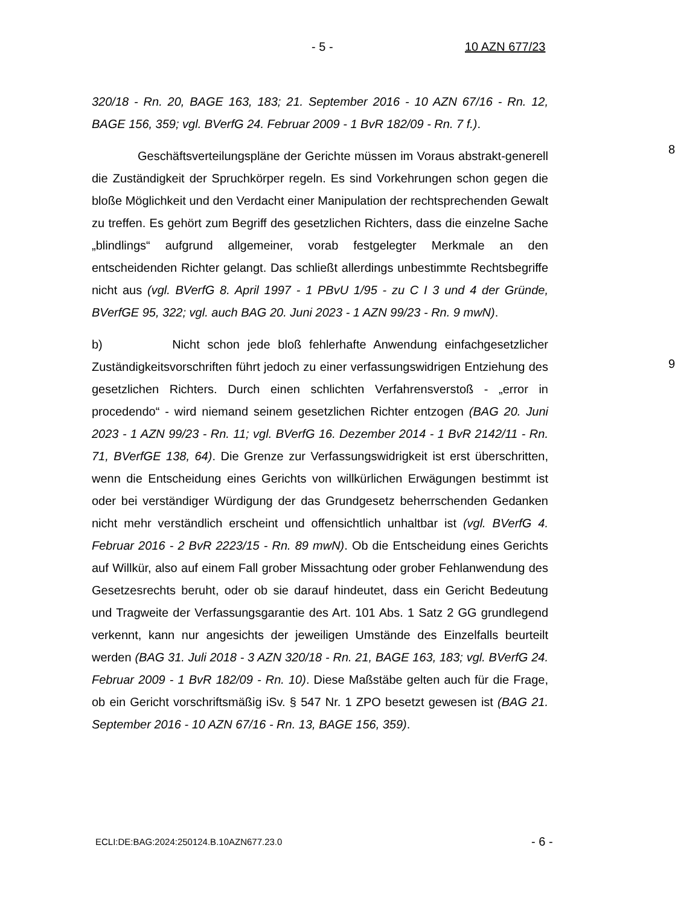- 5 - 10 AZN 677/23
320/18 - Rn. 20, BAGE 163, 183; 21. September 2016 - 10 AZN 67/16 - Rn. 12, BAGE 156, 359; vgl. BVerfG 24. Februar 2009 - 1 BvR 182/09 - Rn. 7 f.).
Geschäftsverteilungspläne der Gerichte müssen im Voraus abstrakt-generell die Zuständigkeit der Spruchkörper regeln. Es sind Vorkehrungen schon gegen die bloße Möglichkeit und den Verdacht einer Manipulation der rechtsprechenden Gewalt zu treffen. Es gehört zum Begriff des gesetzlichen Richters, dass die einzelne Sache „blindlings“ aufgrund allgemeiner, vorab festgelegter Merkmale an den entscheidenden Richter gelangt. Das schließt allerdings unbestimmte Rechtsbegriffe nicht aus (vgl. BVerfG 8. April 1997 - 1 PBvU 1/95 - zu C I 3 und 4 der Gründe, BVerfGE 95, 322; vgl. auch BAG 20. Juni 2023 - 1 AZN 99/23 - Rn. 9 mwN).
8
b) Nicht schon jede bloß fehlerhafte Anwendung einfachgesetzlicher Zuständigkeitsvorschriften führt jedoch zu einer verfassungswidrigen Entziehung des gesetzlichen Richters. Durch einen schlichten Verfahrensverstoß - „error in procedendo“ - wird niemand seinem gesetzlichen Richter entzogen (BAG 20. Juni 2023 - 1 AZN 99/23 - Rn. 11; vgl. BVerfG 16. Dezember 2014 - 1 BvR 2142/11 - Rn. 71, BVerfGE 138, 64). Die Grenze zur Verfassungswidrigkeit ist erst überschritten, wenn die Entscheidung eines Gerichts von willkürlichen Erwägungen bestimmt ist oder bei verständiger Würdigung der das Grundgesetz beherrschenden Gedanken nicht mehr verständlich erscheint und offensichtlich unhaltbar ist (vgl. BVerfG 4. Februar 2016 - 2 BvR 2223/15 - Rn. 89 mwN). Ob die Entscheidung eines Gerichts auf Willkür, also auf einem Fall grober Missachtung oder grober Fehlanwendung des Gesetzesrechts beruht, oder ob sie darauf hindeutet, dass ein Gericht Bedeutung und Tragweite der Verfassungsgarantie des Art. 101 Abs. 1 Satz 2 GG grundlegend verkennt, kann nur angesichts der jeweiligen Umstände des Einzelfalls beurteilt werden (BAG 31. Juli 2018 - 3 AZN 320/18 - Rn. 21, BAGE 163, 183; vgl. BVerfG 24. Februar 2009 - 1 BvR 182/09 - Rn. 10). Diese Maßstäbe gelten auch für die Frage, ob ein Gericht vorschriftsmäßig iSv. § 547 Nr. 1 ZPO besetzt gewesen ist (BAG 21. September 2016 - 10 AZN 67/16 - Rn. 13, BAGE 156, 359).
9
ECLI:DE:BAG:2024:250124.B.10AZN677.23.0
- 6 -